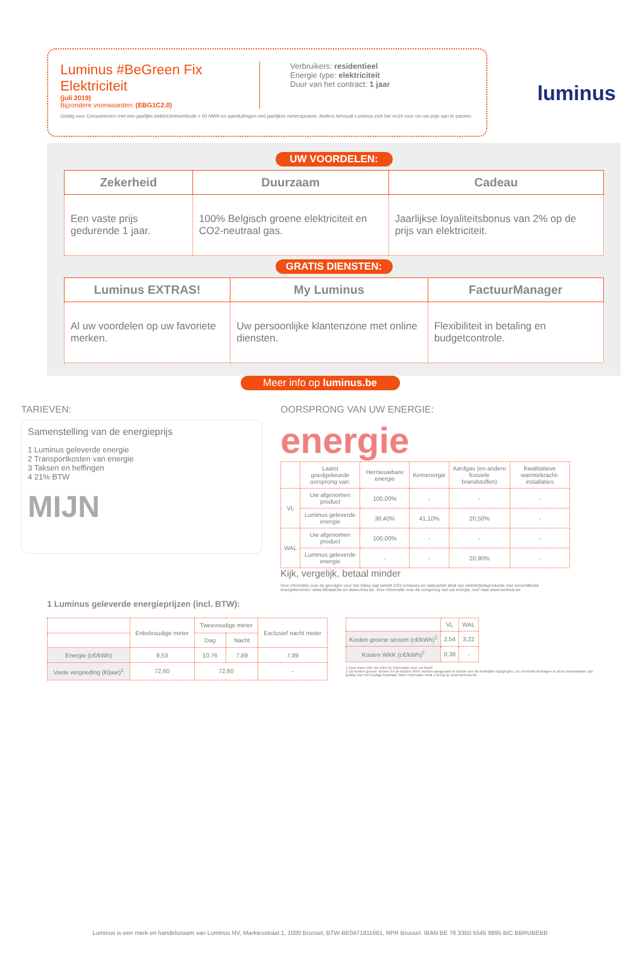luminus
Luminus #BeGreen Fix Elektriciteit
(juli 2019)
Bijzondere voorwaarden: (EBG1C2.0)
Verbruikers: residentieel
Energie type: elektriciteit
Duur van het contract: 1 jaar
Geldig voor Consumenten met een jaarlijks elektriciteitsverbruik < 50 MWh en aansluitingen met jaarlijkse meteropname. Anders behoudt Luminus zich het recht voor om uw prijs aan te passen.
UW VOORDELEN:
| Zekerheid | Duurzaam | Cadeau |
| --- | --- | --- |
| Een vaste prijs gedurende 1 jaar. | 100% Belgisch groene elektriciteit en CO2-neutraal gas. | Jaarlijkse loyaliteitsbonus van 2% op de prijs van elektriciteit. |
GRATIS DIENSTEN:
| Luminus EXTRAS! | My Luminus | FactuurManager |
| --- | --- | --- |
| Al uw voordelen op uw favoriete merken. | Uw persoonlijke klantenzone met online diensten. | Flexibiliteit in betaling en budgetcontrole. |
Meer info op luminus.be
TARIEVEN:
Samenstelling van de energieprijs
1 Luminus geleverde energie
2 Transportkosten van energie
3 Taksen en heffingen
4 21% BTW
MIJN
OORSPRONG VAN UW ENERGIE:
energie
| | Laatst goedgekeurde oorsprong van: | Hernieuwbare energie | Kernenergie | Aardgas (en andere fossiele brandstoffen) | Kwalitatieve warmtekracht-installaties |
| --- | --- | --- | --- | --- | --- |
| VL | Uw afgenomen product | 100,00% | - | - | - |
| | Luminus geleverde energie | 38,40% | 41,10% | 20,50% | - |
| WAL | Uw afgenomen product | 100,00% | - | - | - |
| | Luminus geleverde energie | - | - | 20,90% | - |
Kijk, vergelijk, betaal minder
Voor informatie over de gevolgen voor het milieu wat betreft CO2-emissies en radioactief afval van elektriciteitsproductie met verschillende energiebronnen: www.klimaat.be en www.niras.be. Voor informatie over de oorsprong van uw energie, surf naar www.luminus.be
1 Luminus geleverde energieprijzen (incl. BTW):
| | Enkelvoudige meter | Tweevoudige meter | | Exclusief nacht meter |
| --- | --- | --- | --- | --- |
| | | Dag | Nacht | |
| Energie (c€/kWh) | 9,53 | 10,76 | 7,89 | 7,89 |
| Vaste vergoeding (€/jaar)<sup>1</sup> | 72,60 | 72,60 | | - |
| | VL | WAL |
| --- | --- | --- |
| Kosten groene stroom (c€/kWh)<sup>2</sup> | 2,54 | 3,22 |
| Kosten WKK (c€/kWh)<sup>2</sup> | 0,38 | - |
1 Voor meer info: zie infra bij 'Informatie over uw tarief'.
2 De kosten groene stroom en de kosten WKK worden aangepast in functie van de wettelijke wijzigingen. De vermelde bedragen in deze voorwaarden zijn geldig voor het huidige kwartaal. Meer informatie vindt u terug op www.luminus.be.
Luminus is een merk en handelsnaam van Luminus NV, Markiesstraat 1, 1000 Brussel, BTW-BE0471811661, RPR Brussel. IBAN BE 76 3350 5545 9895 BIC BBRUBEBB